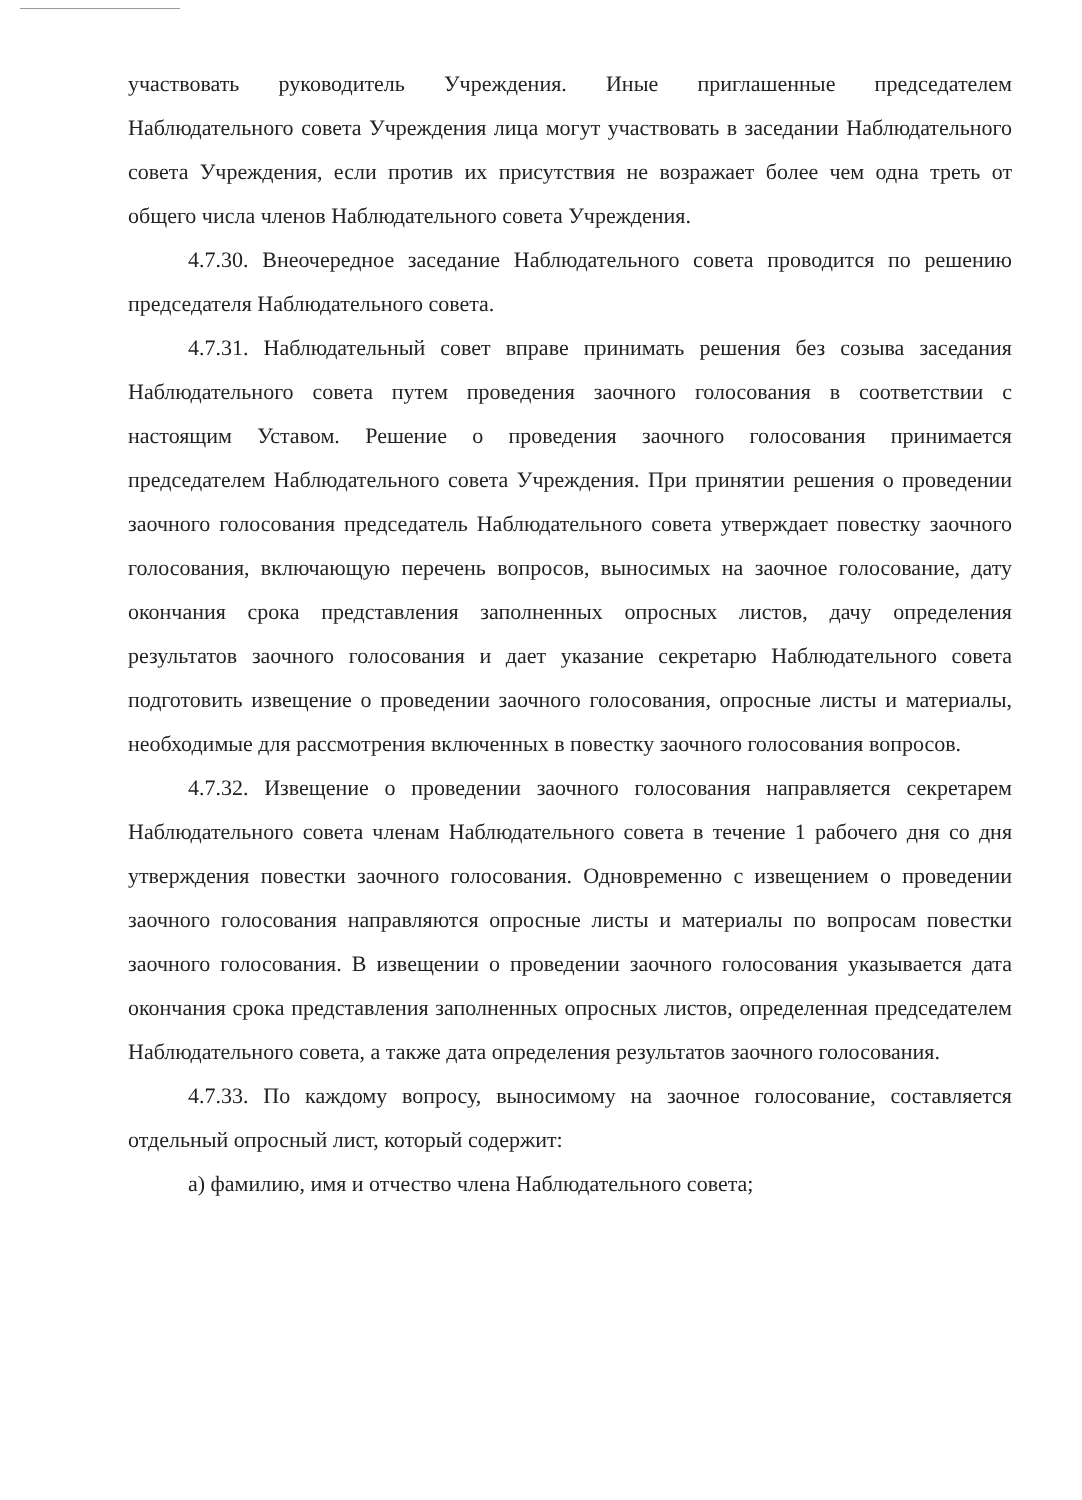участвовать руководитель Учреждения. Иные приглашенные председателем Наблюдательного совета Учреждения лица могут участвовать в заседании Наблюдательного совета Учреждения, если против их присутствия не возражает более чем одна треть от общего числа членов Наблюдательного совета Учреждения.
4.7.30. Внеочередное заседание Наблюдательного совета проводится по решению председателя Наблюдательного совета.
4.7.31. Наблюдательный совет вправе принимать решения без созыва заседания Наблюдательного совета путем проведения заочного голосования в соответствии с настоящим Уставом. Решение о проведения заочного голосования принимается председателем Наблюдательного совета Учреждения. При принятии решения о проведении заочного голосования председатель Наблюдательного совета утверждает повестку заочного голосования, включающую перечень вопросов, выносимых на заочное голосование, дату окончания срока представления заполненных опросных листов, дачу определения результатов заочного голосования и дает указание секретарю Наблюдательного совета подготовить извещение о проведении заочного голосования, опросные листы и материалы, необходимые для рассмотрения включенных в повестку заочного голосования вопросов.
4.7.32. Извещение о проведении заочного голосования направляется секретарем Наблюдательного совета членам Наблюдательного совета в течение 1 рабочего дня со дня утверждения повестки заочного голосования. Одновременно с извещением о проведении заочного голосования направляются опросные листы и материалы по вопросам повестки заочного голосования. В извещении о проведении заочного голосования указывается дата окончания срока представления заполненных опросных листов, определенная председателем Наблюдательного совета, а также дата определения результатов заочного голосования.
4.7.33. По каждому вопросу, выносимому на заочное голосование, составляется отдельный опросный лист, который содержит:
а) фамилию, имя и отчество члена Наблюдательного совета;